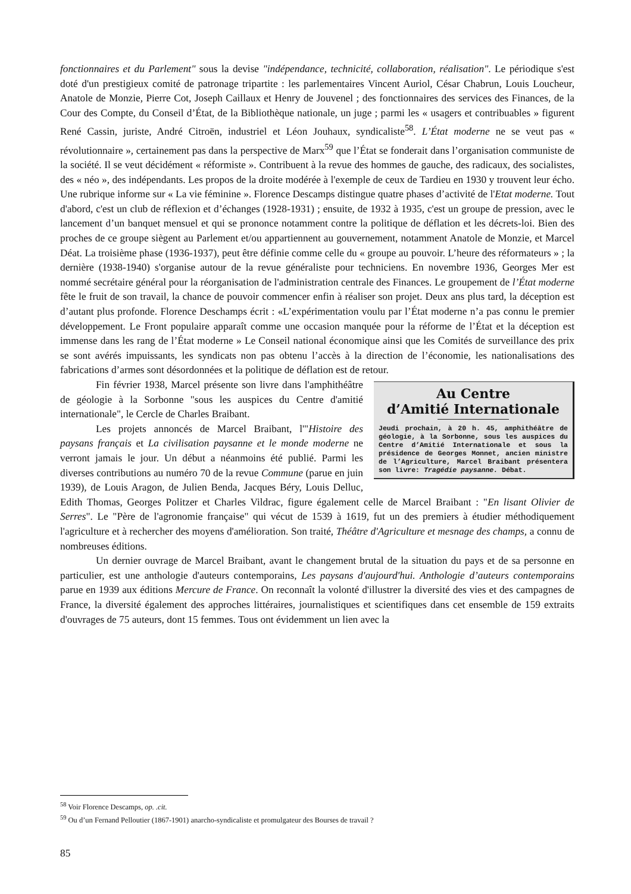fonctionnaires et du Parlement" sous la devise "indépendance, technicité, collaboration, réalisation". Le périodique s'est doté d'un prestigieux comité de patronage tripartite : les parlementaires Vincent Auriol, César Chabrun, Louis Loucheur, Anatole de Monzie, Pierre Cot, Joseph Caillaux et Henry de Jouvenel ; des fonctionnaires des services des Finances, de la Cour des Compte, du Conseil d’État, de la Bibliothèque nationale, un juge ; parmi les « usagers et contribuables » figurent René Cassin, juriste, André Citroën, industriel et Léon Jouhaux, syndicaliste<sup>58</sup>. L’État moderne ne se veut pas « révolutionnaire », certainement pas dans la perspective de Marx<sup>59</sup> que l’État se fonderait dans l’organisation communiste de la société. Il se veut décidément « réformiste ». Contribuent à la revue des hommes de gauche, des radicaux, des socialistes, des « néo », des indépendants. Les propos de la droite modérée à l'exemple de ceux de Tardieu en 1930 y trouvent leur écho. Une rubrique informe sur « La vie féminine ». Florence Descamps distingue quatre phases d’activité de l'Etat moderne. Tout d'abord, c'est un club de réflexion et d’échanges (1928-1931) ; ensuite, de 1932 à 1935, c'est un groupe de pression, avec le lancement d’un banquet mensuel et qui se prononce notamment contre la politique de déflation et les décrets-loi. Bien des proches de ce groupe siègent au Parlement et/ou appartiennent au gouvernement, notamment Anatole de Monzie, et Marcel Déat. La troisième phase (1936-1937), peut être définie comme celle du « groupe au pouvoir. L’heure des réformateurs » ; la dernière (1938-1940) s'organise autour de la revue généraliste pour techniciens. En novembre 1936, Georges Mer est nommé secrétaire général pour la réorganisation de l'administration centrale des Finances. Le groupement de l’État moderne fête le fruit de son travail, la chance de pouvoir commencer enfin à réaliser son projet. Deux ans plus tard, la déception est d’autant plus profonde. Florence Deschamps écrit : «L’expérimentation voulu par l’État moderne n’a pas connu le premier développement. Le Front populaire apparaît comme une occasion manquée pour la réforme de l’État et la déception est immense dans les rang de l’État moderne » Le Conseil national économique ainsi que les Comités de surveillance des prix se sont avérés impuissants, les syndicats non pas obtenu l’accès à la direction de l’économie, les nationalisations des fabrications d’armes sont désordonnées et la politique de déflation est de retour.
Au Centre
d’Amitié Internationale
Jeudi prochain, à 20 h. 45, amphithéâtre de géologie, à la Sorbonne, sous les auspices du Centre d’Amitié Internationale et sous la présidence de Georges Monnet, ancien ministre de l’Agriculture, Marcel Braibant présentera son livre: Tragédie paysanne. Débat.
Fin février 1938, Marcel présente son livre dans l'amphithéâtre de géologie à la Sorbonne "sous les auspices du Centre d'amitié internationale", le Cercle de Charles Braibant.
Les projets annoncés de Marcel Braibant, l'"Histoire des paysans français et La civilisation paysanne et le monde moderne ne verront jamais le jour. Un début a néanmoins été publié. Parmi les diverses contributions au numéro 70 de la revue Commune (parue en juin 1939), de Louis Aragon, de Julien Benda, Jacques Béry, Louis Delluc, Edith Thomas, Georges Politzer et Charles Vildrac, figure également celle de Marcel Braibant : "En lisant Olivier de Serres". Le "Père de l'agronomie française" qui vécut de 1539 à 1619, fut un des premiers à étudier méthodiquement l'agriculture et à rechercher des moyens d'amélioration. Son traité, Théâtre d'Agriculture et mesnage des champs, a connu de nombreuses éditions.
Un dernier ouvrage de Marcel Braibant, avant le changement brutal de la situation du pays et de sa personne en particulier, est une anthologie d'auteurs contemporains, Les paysans d'aujourd'hui. Anthologie d’auteurs contemporains parue en 1939 aux éditions Mercure de France. On reconnaît la volonté d'illustrer la diversité des vies et des campagnes de France, la diversité également des approches littéraires, journalistiques et scientifiques dans cet ensemble de 159 extraits d'ouvrages de 75 auteurs, dont 15 femmes. Tous ont évidemment un lien avec la
<sup>58</sup> Voir Florence Descamps, op. .cit.
<sup>59</sup> Ou d’un Fernand Pelloutier (1867-1901) anarcho-syndicaliste et promulgateur des Bourses de travail ?
85